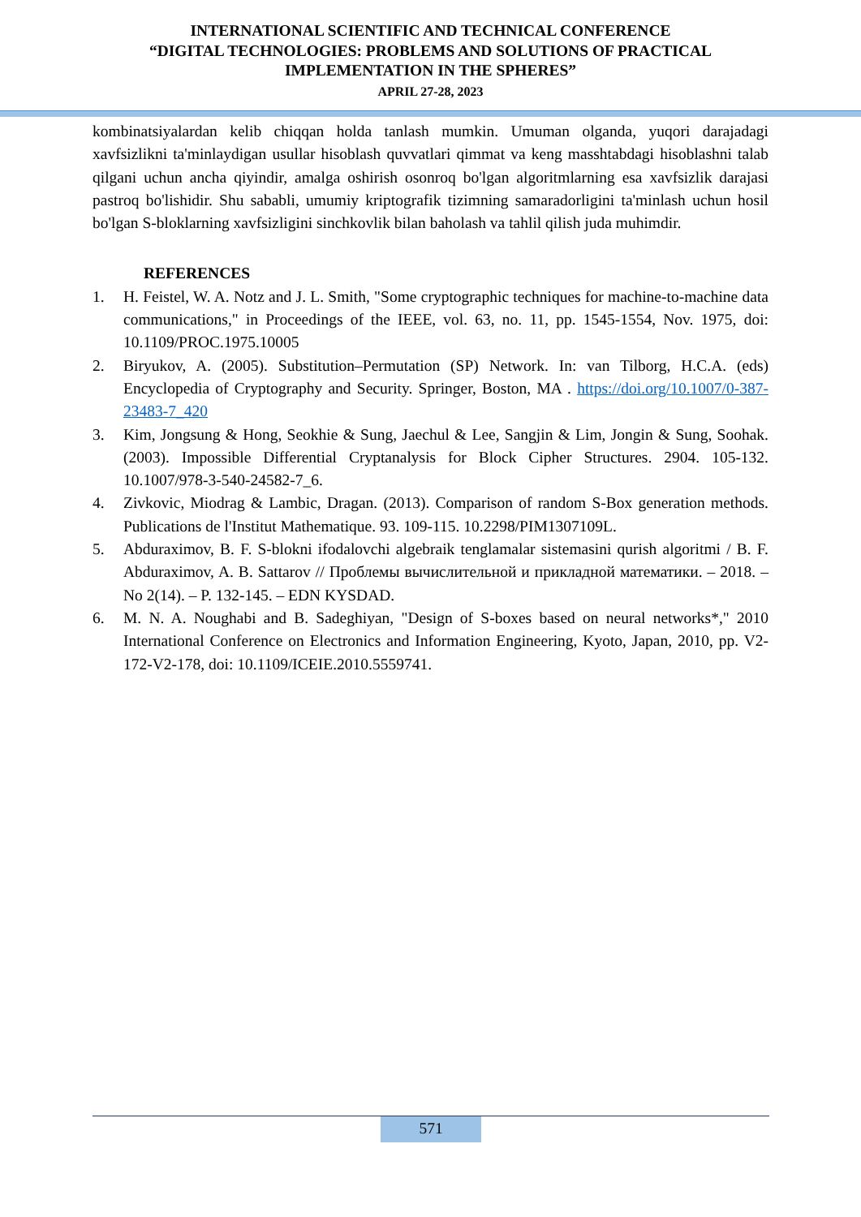INTERNATIONAL SCIENTIFIC AND TECHNICAL CONFERENCE
“DIGITAL TECHNOLOGIES: PROBLEMS AND SOLUTIONS OF PRACTICAL
IMPLEMENTATION IN THE SPHERES”
APRIL 27-28, 2023
kombinatsiyalardan kelib chiqqan holda tanlash mumkin. Umuman olganda, yuqori darajadagi xavfsizlikni ta'minlaydigan usullar hisoblash quvvatlari qimmat va keng masshtabdagi hisoblashni talab qilgani uchun ancha qiyindir, amalga oshirish osonroq bo'lgan algoritmlarning esa xavfsizlik darajasi pastroq bo'lishidir. Shu sababli, umumiy kriptografik tizimning samaradorligini ta'minlash uchun hosil bo'lgan S-bloklarning xavfsizligini sinchkovlik bilan baholash va tahlil qilish juda muhimdir.
REFERENCES
1. H. Feistel, W. A. Notz and J. L. Smith, "Some cryptographic techniques for machine-to-machine data communications," in Proceedings of the IEEE, vol. 63, no. 11, pp. 1545-1554, Nov. 1975, doi: 10.1109/PROC.1975.10005
2. Biryukov, A. (2005). Substitution–Permutation (SP) Network. In: van Tilborg, H.C.A. (eds) Encyclopedia of Cryptography and Security. Springer, Boston, MA . https://doi.org/10.1007/0-387-23483-7_420
3. Kim, Jongsung & Hong, Seokhie & Sung, Jaechul & Lee, Sangjin & Lim, Jongin & Sung, Soohak. (2003). Impossible Differential Cryptanalysis for Block Cipher Structures. 2904. 105-132. 10.1007/978-3-540-24582-7_6.
4. Zivkovic, Miodrag & Lambic, Dragan. (2013). Comparison of random S-Box generation methods. Publications de l'Institut Mathematique. 93. 109-115. 10.2298/PIM1307109L.
5. Abduraximov, B. F. S-blokni ifodalovchi algebraik tenglamalar sistemasini qurish algoritmi / B. F. Abduraximov, A. B. Sattarov // Проблемы вычислительной и прикладной математики. – 2018. – No 2(14). – P. 132-145. – EDN KYSDAD.
6. M. N. A. Noughabi and B. Sadeghiyan, "Design of S-boxes based on neural networks*," 2010 International Conference on Electronics and Information Engineering, Kyoto, Japan, 2010, pp. V2-172-V2-178, doi: 10.1109/ICEIE.2010.5559741.
571